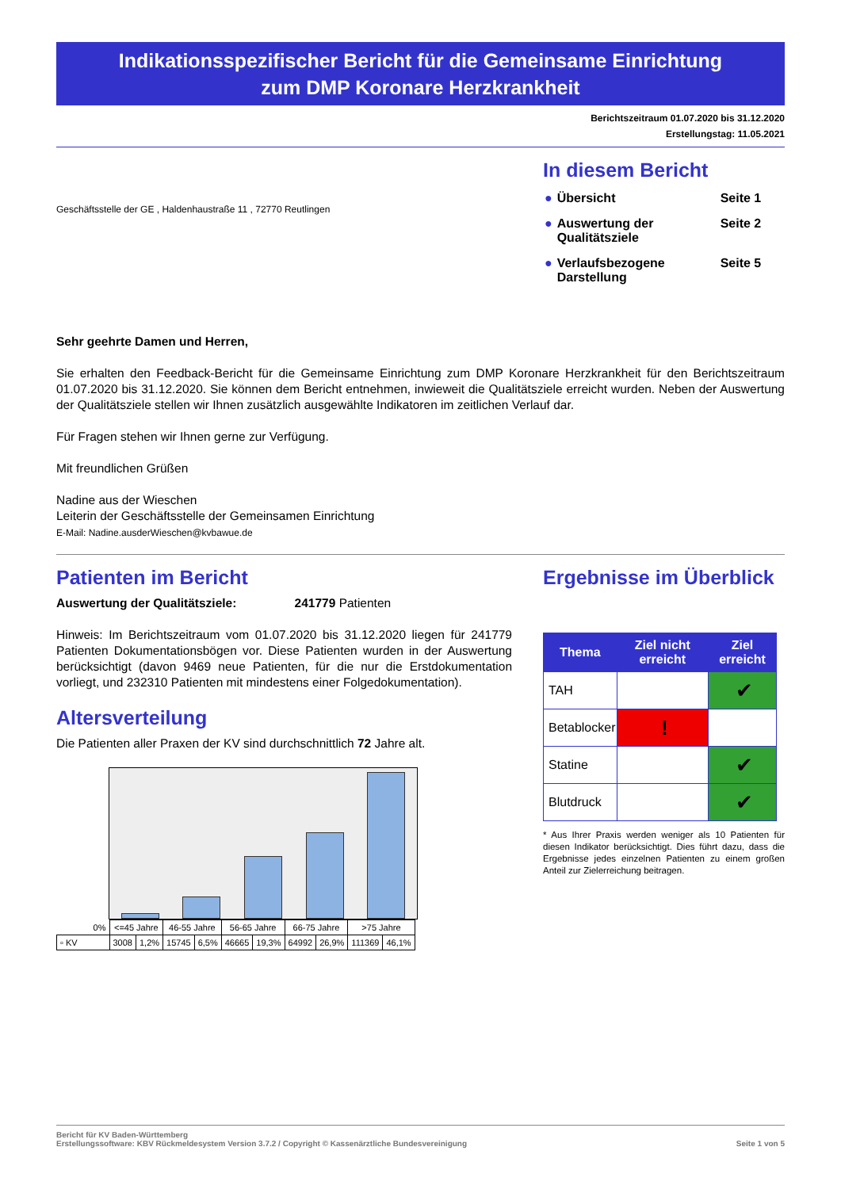Indikationsspezifischer Bericht für die Gemeinsame Einrichtung
zum DMP Koronare Herzkrankheit
Berichtszeitraum 01.07.2020 bis 31.12.2020
Erstellungstag: 11.05.2021
Geschäftsstelle der GE , Haldenhaustraße 11 , 72770 Reutlingen
In diesem Bericht
| ● | Übersicht | Seite 1 |
| ● | Auswertung der Qualitätsziele | Seite 2 |
| ● | Verlaufsbezogene Darstellung | Seite 5 |
Sehr geehrte Damen und Herren,
Sie erhalten den Feedback-Bericht für die Gemeinsame Einrichtung zum DMP Koronare Herzkrankheit für den Berichtszeitraum 01.07.2020 bis 31.12.2020. Sie können dem Bericht entnehmen, inwieweit die Qualitätsziele erreicht wurden. Neben der Auswertung der Qualitätsziele stellen wir Ihnen zusätzlich ausgewählte Indikatoren im zeitlichen Verlauf dar.
Für Fragen stehen wir Ihnen gerne zur Verfügung.
Mit freundlichen Grüßen
Nadine aus der Wieschen
Leiterin der Geschäftsstelle der Gemeinsamen Einrichtung
E-Mail: Nadine.ausderWieschen@kvbawue.de
Patienten im Bericht
Auswertung der Qualitätsziele: 241779 Patienten
Hinweis: Im Berichtszeitraum vom 01.07.2020 bis 31.12.2020 liegen für 241779 Patienten Dokumentationsbögen vor. Diese Patienten wurden in der Auswertung berücksichtigt (davon 9469 neue Patienten, für die nur die Erstdokumentation vorliegt, und 232310 Patienten mit mindestens einer Folgedokumentation).
Altersverteilung
Die Patienten aller Praxen der KV sind durchschnittlich 72 Jahre alt.
| 0% | <=45 Jahre | | 46-55 Jahre | | 56-65 Jahre | | 66-75 Jahre | | >75 Jahre | |
| ▫ KV | 3008 | 1,2% | 15745 | 6,5% | 46665 | 19,3% | 64992 | 26,9% | 111369 | 46,1% |
Ergebnisse im Überblick
| Thema | Ziel nicht erreicht | Ziel erreicht |
| --- | --- | --- |
| TAH | | ✔ |
| Betablocker | ! | |
| Statine | | ✔ |
| Blutdruck | | ✔ |
* Aus Ihrer Praxis werden weniger als 10 Patienten für diesen Indikator berücksichtigt. Dies führt dazu, dass die Ergebnisse jedes einzelnen Patienten zu einem großen Anteil zur Zielerreichung beitragen.
Bericht für KV Baden-Württemberg
Erstellungssoftware: KBV Rückmeldesystem Version 3.7.2 / Copyright © Kassenärztliche Bundesvereinigung
Seite 1 von 5